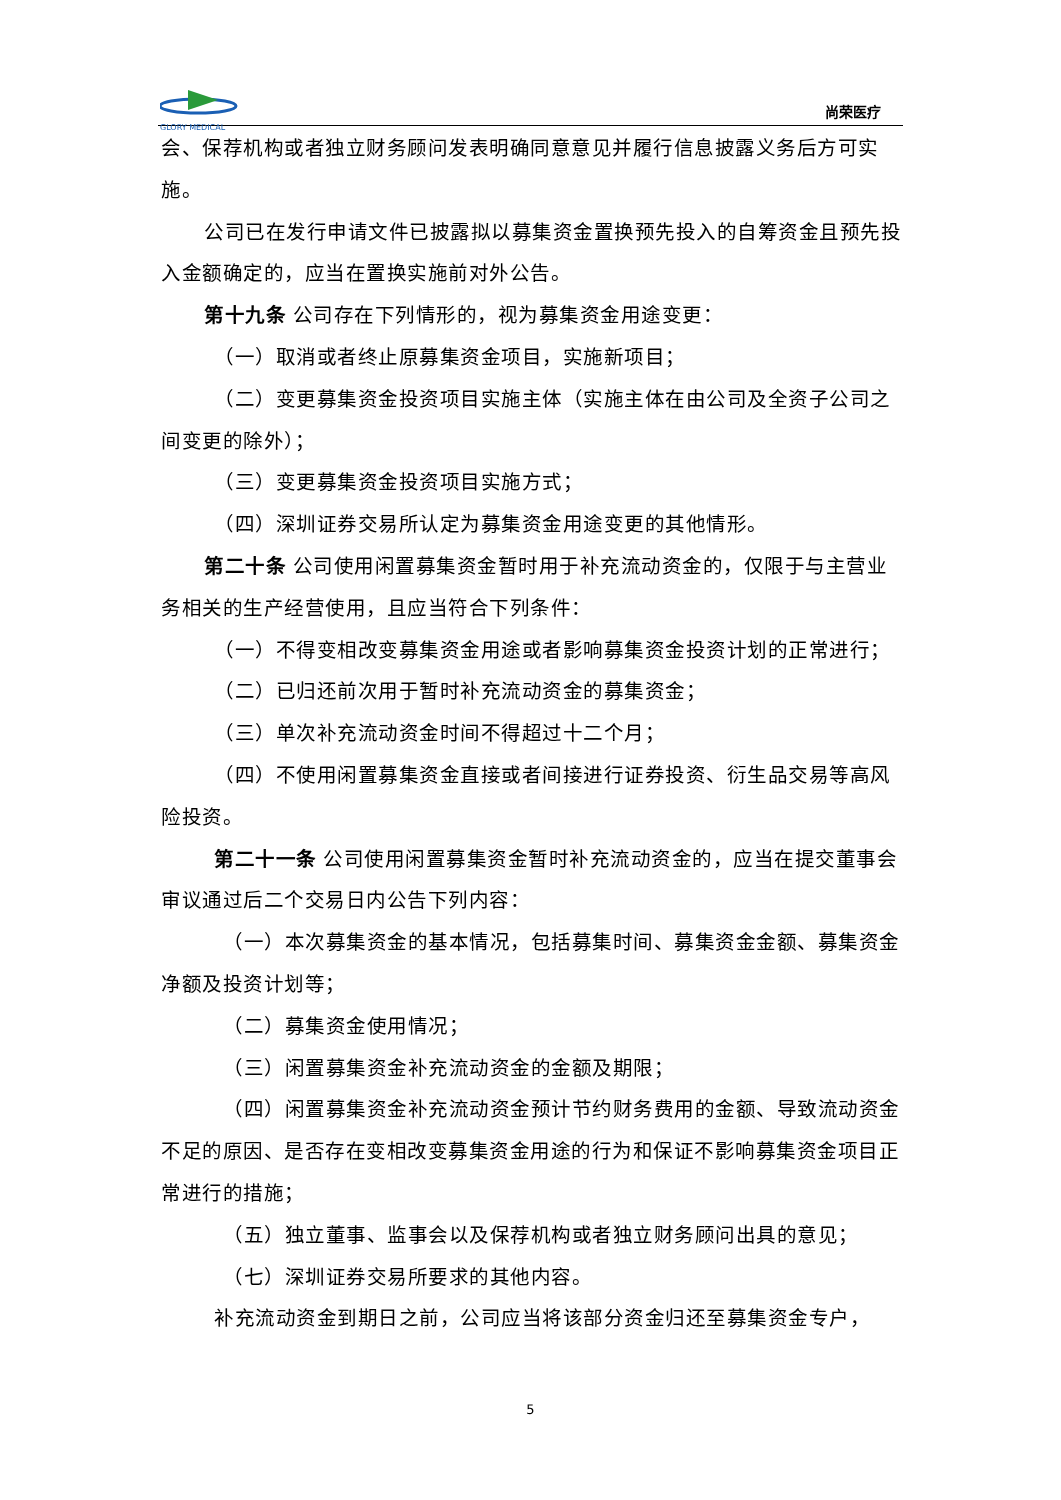GLORY MEDICAL
尚荣医疗
会、保荐机构或者独立财务顾问发表明确同意意见并履行信息披露义务后方可实施。
公司已在发行申请文件已披露拟以募集资金置换预先投入的自筹资金且预先投入金额确定的，应当在置换实施前对外公告。
第十九条 公司存在下列情形的，视为募集资金用途变更：
（一）取消或者终止原募集资金项目，实施新项目；
（二）变更募集资金投资项目实施主体（实施主体在由公司及全资子公司之间变更的除外）；
（三）变更募集资金投资项目实施方式；
（四）深圳证券交易所认定为募集资金用途变更的其他情形。
第二十条 公司使用闲置募集资金暂时用于补充流动资金的，仅限于与主营业务相关的生产经营使用，且应当符合下列条件：
（一）不得变相改变募集资金用途或者影响募集资金投资计划的正常进行；
（二）已归还前次用于暂时补充流动资金的募集资金；
（三）单次补充流动资金时间不得超过十二个月；
（四）不使用闲置募集资金直接或者间接进行证券投资、衍生品交易等高风险投资。
第二十一条 公司使用闲置募集资金暂时补充流动资金的，应当在提交董事会审议通过后二个交易日内公告下列内容：
（一）本次募集资金的基本情况，包括募集时间、募集资金金额、募集资金净额及投资计划等；
（二）募集资金使用情况；
（三）闲置募集资金补充流动资金的金额及期限；
（四）闲置募集资金补充流动资金预计节约财务费用的金额、导致流动资金不足的原因、是否存在变相改变募集资金用途的行为和保证不影响募集资金项目正常进行的措施；
（五）独立董事、监事会以及保荐机构或者独立财务顾问出具的意见；
（七）深圳证券交易所要求的其他内容。
补充流动资金到期日之前，公司应当将该部分资金归还至募集资金专户，
5